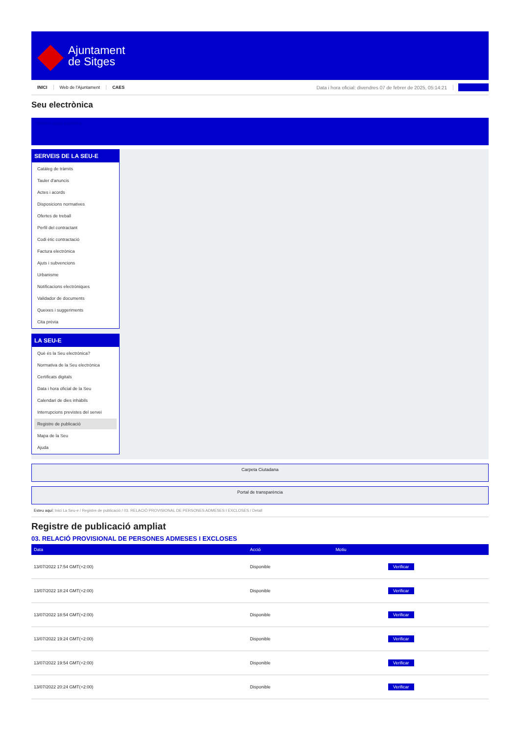Ajuntament
de Sitges
INICI Web de l'Ajuntament CAES Data i hora oficial: divendres 07 de febrer de 2025, 05:14:21
Seu electrònica
Obtenir còpia autèntica
SERVEIS DE LA SEU-E
Catàleg de tràmits
Tauler d'anuncis
Actes i acords
Disposicions normatives
Ofertes de treball
Perfil del contractant
Codi ètic contractació
Factura electrònica
Ajuts i subvencions
Urbanisme
Notificacions electròniques
Validador de documents
Queixes i suggeriments
Cita prèvia
LA SEU-E
Què és la Seu electrònica?
Normativa de la Seu electrònica
Certificats digitals
Data i hora oficial de la Seu
Calendari de dies inhàbils
Interrupcions previstes del servei
Registre de publicació
Mapa de la Seu
Ajuda
Carpeta Ciutadana
Portal de transparència
Esteu aquí: Inici La Seu-e / Registre de publicació / 03. RELACIÓ PROVISIONAL DE PERSONES ADMESES I EXCLOSES / Detall
Registre de publicació ampliat
03. RELACIÓ PROVISIONAL DE PERSONES ADMESES I EXCLOSES
| Data | Acció | Motiu | |
| --- | --- | --- | --- |
| 13/07/2022 17:54 GMT(+2:00) | Disponible | | Verificar |
| 13/07/2022 18:24 GMT(+2:00) | Disponible | | Verificar |
| 13/07/2022 18:54 GMT(+2:00) | Disponible | | Verificar |
| 13/07/2022 19:24 GMT(+2:00) | Disponible | | Verificar |
| 13/07/2022 19:54 GMT(+2:00) | Disponible | | Verificar |
| 13/07/2022 20:24 GMT(+2:00) | Disponible | | Verificar |